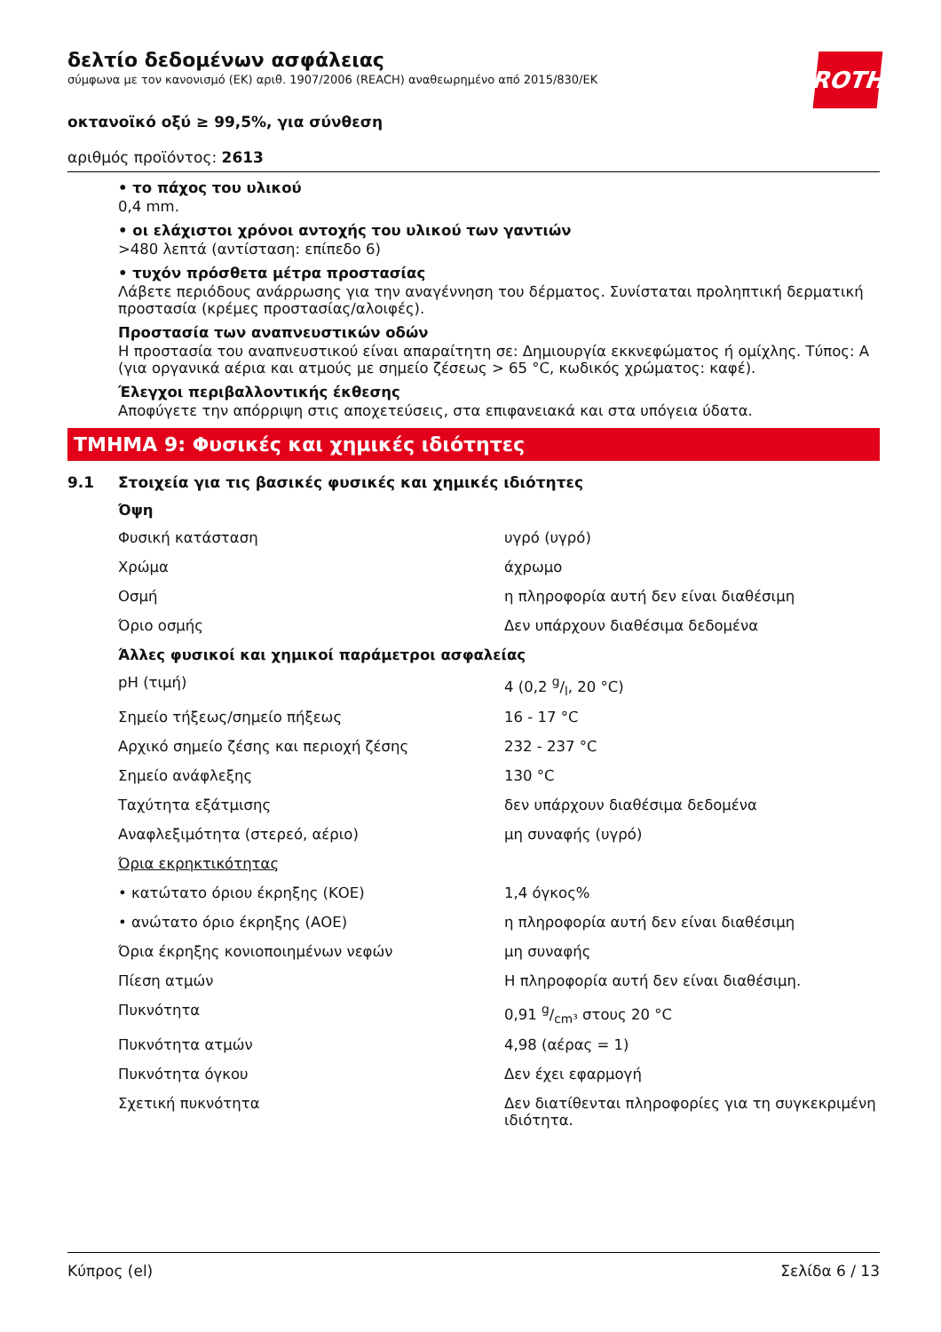ROTH
δελτίο δεδομένων ασφάλειας
σύμφωνα με τον κανονισμό (ΕΚ) αριθ. 1907/2006 (REACH) αναθεωρημένο από 2015/830/ΕΚ
οκτανοϊκό οξύ ≥ 99,5%, για σύνθεση
αριθμός προϊόντος: 2613
• το πάχος του υλικού
0,4 mm.
• οι ελάχιστοι χρόνοι αντοχής του υλικού των γαντιών
>480 λεπτά (αντίσταση: επίπεδο 6)
• τυχόν πρόσθετα μέτρα προστασίας
Λάβετε περιόδους ανάρρωσης για την αναγέννηση του δέρματος. Συνίσταται προληπτική δερματική προστασία (κρέμες προστασίας/αλοιφές).
Προστασία των αναπνευστικών οδών
Η προστασία του αναπνευστικού είναι απαραίτητη σε: Δημιουργία εκκνεφώματος ή ομίχλης. Τύπος: A (για οργανικά αέρια και ατμούς με σημείο ζέσεως > 65 °C, κωδικός χρώματος: καφέ).
Έλεγχοι περιβαλλοντικής έκθεσης
Αποφύγετε την απόρριψη στις αποχετεύσεις, στα επιφανειακά και στα υπόγεια ύδατα.
ΤΜΗΜΑ 9: Φυσικές και χημικές ιδιότητες
9.1 Στοιχεία για τις βασικές φυσικές και χημικές ιδιότητες
| Όψη | |
| --- | --- |
| Φυσική κατάσταση | υγρό (υγρό) |
| Χρώμα | άχρωμο |
| Οσμή | η πληροφορία αυτή δεν είναι διαθέσιμη |
| Όριο οσμής | Δεν υπάρχουν διαθέσιμα δεδομένα |
| Άλλες φυσικοί και χημικοί παράμετροι ασφαλείας | |
| pH (τιμή) | 4 (0,2 g/l, 20 °C) |
| Σημείο τήξεως/σημείο πήξεως | 16 - 17 °C |
| Αρχικό σημείο ζέσης και περιοχή ζέσης | 232 - 237 °C |
| Σημείο ανάφλεξης | 130 °C |
| Ταχύτητα εξάτμισης | δεν υπάρχουν διαθέσιμα δεδομένα |
| Αναφλεξιμότητα (στερεό, αέριο) | μη συναφής (υγρό) |
| Όρια εκρηκτικότητας | |
| • κατώτατο όριου έκρηξης (ΚΟΕ) | 1,4 όγκος% |
| • ανώτατο όριο έκρηξης (ΑΟΕ) | η πληροφορία αυτή δεν είναι διαθέσιμη |
| Όρια έκρηξης κονιοποιημένων νεφών | μη συναφής |
| Πίεση ατμών | Η πληροφορία αυτή δεν είναι διαθέσιμη. |
| Πυκνότητα | 0,91 g/cm³ στους 20 °C |
| Πυκνότητα ατμών | 4,98 (αέρας = 1) |
| Πυκνότητα όγκου | Δεν έχει εφαρμογή |
| Σχετική πυκνότητα | Δεν διατίθενται πληροφορίες για τη συγκεκριμένη ιδιότητα. |
Κύπρος (el) Σελίδα 6 / 13